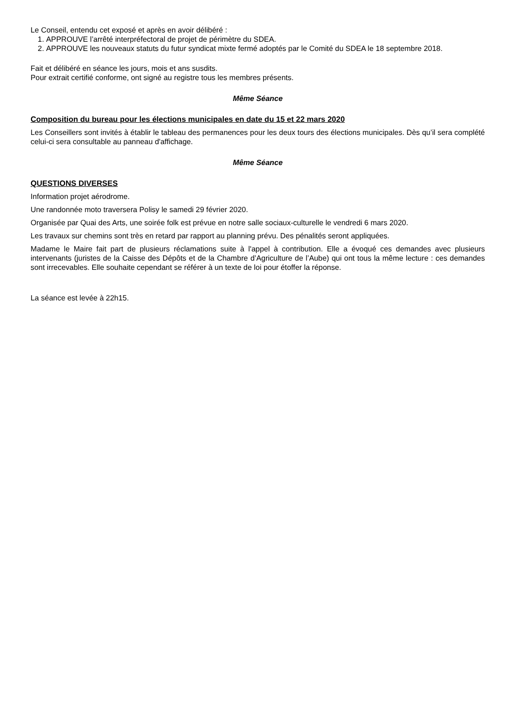Le Conseil, entendu cet exposé et après en avoir délibéré :
1. APPROUVE l’arrêté interpréfectoral de projet de périmètre du SDEA.
2. APPROUVE les nouveaux statuts du futur syndicat mixte fermé adoptés par le Comité du SDEA le 18 septembre 2018.
Fait et délibéré en séance les jours, mois et ans susdits.
Pour extrait certifié conforme, ont signé au registre tous les membres présents.
Même Séance
Composition du bureau pour les élections municipales en date du 15 et 22 mars 2020
Les Conseillers sont invités à établir le tableau des permanences pour les deux tours des élections municipales. Dès qu’il sera complété celui-ci sera consultable au panneau d'affichage.
Même Séance
QUESTIONS DIVERSES
Information projet aérodrome.
Une randonnée moto traversera Polisy le samedi 29 février 2020.
Organisée par Quai des Arts, une soirée folk est prévue en notre salle sociaux-culturelle le vendredi 6 mars 2020.
Les travaux sur chemins sont très en retard par rapport au planning prévu. Des pénalités seront appliquées.
Madame le Maire fait part de plusieurs réclamations suite à l'appel à contribution. Elle a évoqué ces demandes avec plusieurs intervenants (juristes de la Caisse des Dépôts et de la Chambre d’Agriculture de l’Aube) qui ont tous la même lecture : ces demandes sont irrecevables. Elle souhaite cependant se référer à un texte de loi pour étoffer la réponse.
La séance est levée à 22h15.